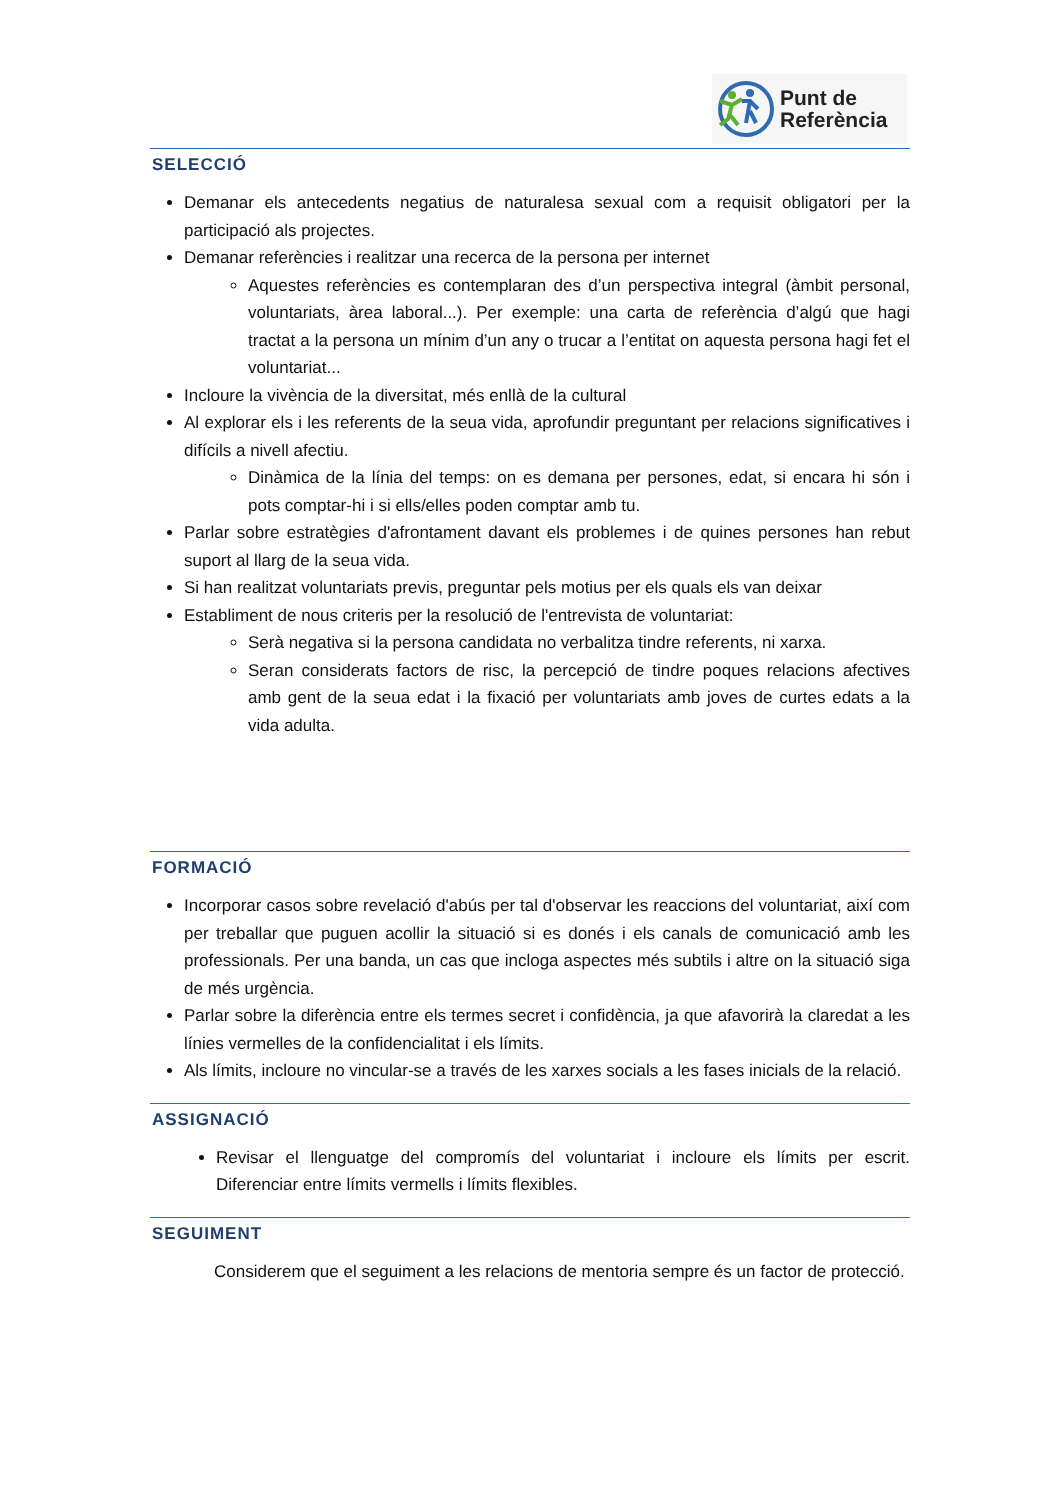Punt de
Referència
SELECCIÓ
Demanar els antecedents negatius de naturalesa sexual com a requisit obligatori per la participació als projectes.
Demanar referències i realitzar una recerca de la persona per internet
Aquestes referències es contemplaran des d’un perspectiva integral (àmbit personal, voluntariats, àrea laboral...). Per exemple: una carta de referència d’algú que hagi tractat a la persona un mínim d’un any o trucar a l’entitat on aquesta persona hagi fet el voluntariat...
Incloure la vivència de la diversitat, més enllà de la cultural
Al explorar els i les referents de la seua vida, aprofundir preguntant per relacions significatives i difícils a nivell afectiu.
Dinàmica de la línia del temps: on es demana per persones, edat, si encara hi són i pots comptar-hi i si ells/elles poden comptar amb tu.
Parlar sobre estratègies d'afrontament davant els problemes i de quines persones han rebut suport al llarg de la seua vida.
Si han realitzat voluntariats previs, preguntar pels motius per els quals els van deixar
Establiment de nous criteris per la resolució de l'entrevista de voluntariat:
Serà negativa si la persona candidata no verbalitza tindre referents, ni xarxa.
Seran considerats factors de risc, la percepció de tindre poques relacions afectives amb gent de la seua edat i la fixació per voluntariats amb joves de curtes edats a la vida adulta.
FORMACIÓ
Incorporar casos sobre revelació d'abús per tal d'observar les reaccions del voluntariat, així com per treballar que puguen acollir la situació si es donés i els canals de comunicació amb les professionals. Per una banda, un cas que incloga aspectes més subtils i altre on la situació siga de més urgència.
Parlar sobre la diferència entre els termes secret i confidència, ja que afavorirà la claredat a les línies vermelles de la confidencialitat i els límits.
Als límits, incloure no vincular-se a través de les xarxes socials a les fases inicials de la relació.
ASSIGNACIÓ
Revisar el llenguatge del compromís del voluntariat i incloure els límits per escrit. Diferenciar entre límits vermells i límits flexibles.
SEGUIMENT
Considerem que el seguiment a les relacions de mentoria sempre és un factor de protecció.